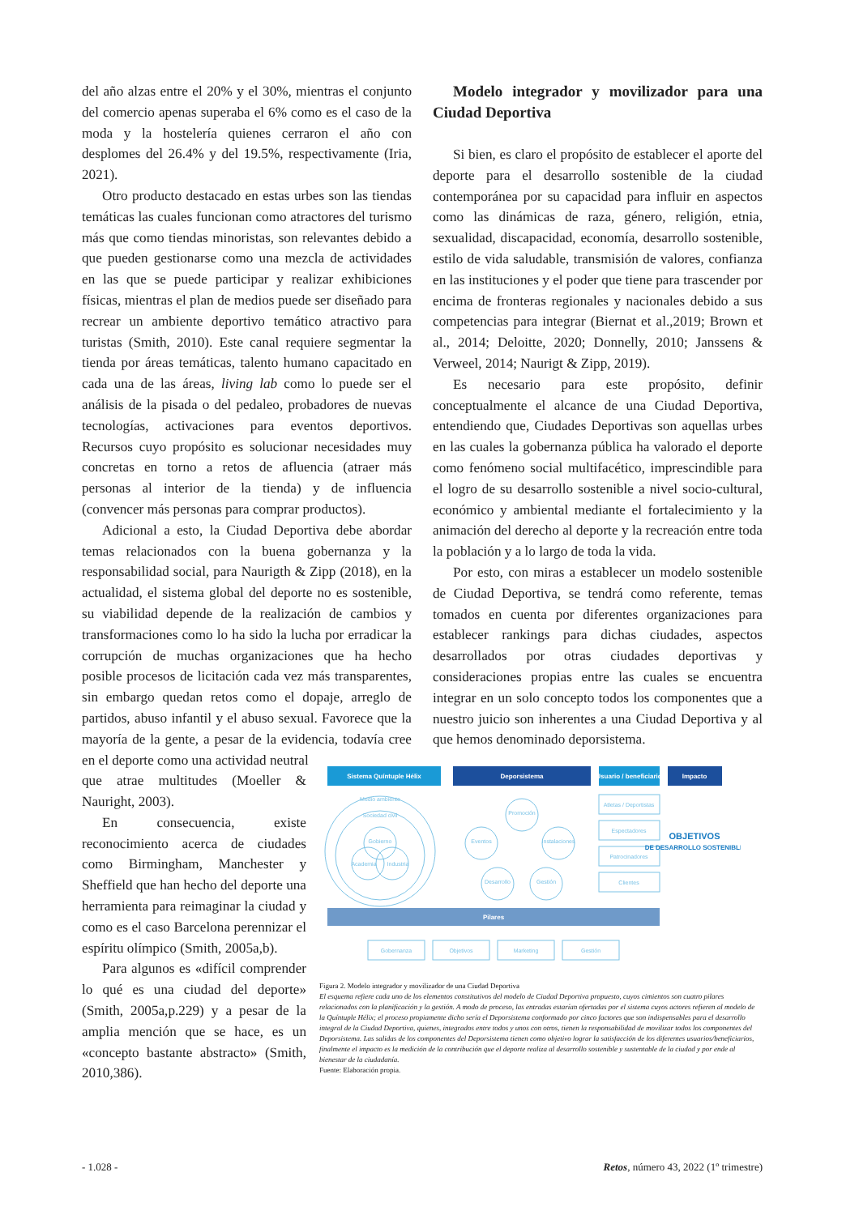del año alzas entre el 20% y el 30%, mientras el conjunto del comercio apenas superaba el 6% como es el caso de la moda y la hostelería quienes cerraron el año con desplomes del 26.4% y del 19.5%, respectivamente (Iria, 2021).
Otro producto destacado en estas urbes son las tiendas temáticas las cuales funcionan como atractores del turismo más que como tiendas minoristas, son relevantes debido a que pueden gestionarse como una mezcla de actividades en las que se puede participar y realizar exhibiciones físicas, mientras el plan de medios puede ser diseñado para recrear un ambiente deportivo temático atractivo para turistas (Smith, 2010). Este canal requiere segmentar la tienda por áreas temáticas, talento humano capacitado en cada una de las áreas, living lab como lo puede ser el análisis de la pisada o del pedaleo, probadores de nuevas tecnologías, activaciones para eventos deportivos. Recursos cuyo propósito es solucionar necesidades muy concretas en torno a retos de afluencia (atraer más personas al interior de la tienda) y de influencia (convencer más personas para comprar productos).
Adicional a esto, la Ciudad Deportiva debe abordar temas relacionados con la buena gobernanza y la responsabilidad social, para Naurigth & Zipp (2018), en la actualidad, el sistema global del deporte no es sostenible, su viabilidad depende de la realización de cambios y transformaciones como lo ha sido la lucha por erradicar la corrupción de muchas organizaciones que ha hecho posible procesos de licitación cada vez más transparentes, sin embargo quedan retos como el dopaje, arreglo de partidos, abuso infantil y el abuso sexual. Favorece que la mayoría de la gente, a pesar de la evidencia, todavía cree en el deporte como una actividad neutral
Modelo integrador y movilizador para una Ciudad Deportiva
Si bien, es claro el propósito de establecer el aporte del deporte para el desarrollo sostenible de la ciudad contemporánea por su capacidad para influir en aspectos como las dinámicas de raza, género, religión, etnia, sexualidad, discapacidad, economía, desarrollo sostenible, estilo de vida saludable, transmisión de valores, confianza en las instituciones y el poder que tiene para trascender por encima de fronteras regionales y nacionales debido a sus competencias para integrar (Biernat et al.,2019; Brown et al., 2014; Deloitte, 2020; Donnelly, 2010; Janssens & Verweel, 2014; Naurigt & Zipp, 2019).
Es necesario para este propósito, definir conceptualmente el alcance de una Ciudad Deportiva, entendiendo que, Ciudades Deportivas son aquellas urbes en las cuales la gobernanza pública ha valorado el deporte como fenómeno social multifacético, imprescindible para el logro de su desarrollo sostenible a nivel socio-cultural, económico y ambiental mediante el fortalecimiento y la animación del derecho al deporte y la recreación entre toda la población y a lo largo de toda la vida.
Por esto, con miras a establecer un modelo sostenible de Ciudad Deportiva, se tendrá como referente, temas tomados en cuenta por diferentes organizaciones para establecer rankings para dichas ciudades, aspectos desarrollados por otras ciudades deportivas y consideraciones propias entre las cuales se encuentra integrar en un solo concepto todos los componentes que a nuestro juicio son inherentes a una Ciudad Deportiva y al que hemos denominado deporsistema.
que atrae multitudes (Moeller & Nauright, 2003).
En consecuencia, existe reconocimiento acerca de ciudades como Birmingham, Manchester y Sheffield que han hecho del deporte una herramienta para reimaginar la ciudad y como es el caso Barcelona perennizar el espíritu olímpico (Smith, 2005a,b).
Para algunos es «difícil comprender lo qué es una ciudad del deporte» (Smith, 2005a,p.229) y a pesar de la amplia mención que se hace, es un «concepto bastante abstracto» (Smith, 2010,386).
Sistema Quíntuple Hélix
Deporsistema
Usuario / beneficiario
Impacto
Medio ambiente
Sociedad civil
Gobierno
Academia
Industria
Promoción
Eventos
Instalaciones
Desarrollo
Gestión
Atletas / Deportistas
Espectadores
Patrocinadores
Clientes
OBJETIVOS
DE DESARROLLO SOSTENIBLE
Pilares
Gobernanza
Objetivos
Marketing
Gestión
Figura 2. Modelo integrador y movilizador de una Ciudad Deportiva
El esquema refiere cada uno de los elementos constitutivos del modelo de Ciudad Deportiva propuesto, cuyos cimientos son cuatro pilares relacionados con la planificación y la gestión. A modo de proceso, las entradas estarían ofertadas por el sistema cuyos actores refieren al modelo de la Quíntuple Hélix; el proceso propiamente dicho sería el Deporsistema conformado por cinco factores que son indispensables para el desarrollo integral de la Ciudad Deportiva, quienes, integrados entre todos y unos con otros, tienen la responsabilidad de movilizar todos los componentes del Deporsistema. Las salidas de los componentes del Deporsistema tienen como objetivo lograr la satisfacción de los diferentes usuarios/beneficiarios, finalmente el impacto es la medición de la contribución que el deporte realiza al desarrollo sostenible y sustentable de la ciudad y por ende al bienestar de la ciudadanía.
Fuente: Elaboración propia.
- 1.028 - Retos, número 43, 2022 (1º trimestre)